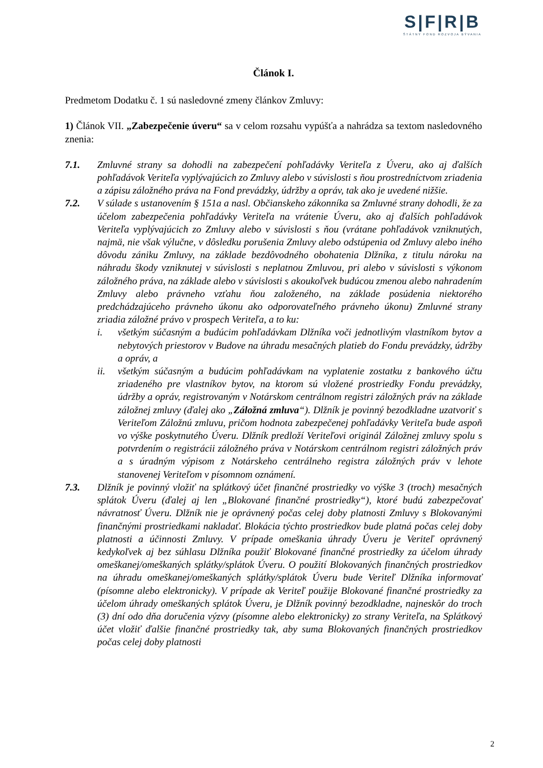S|F|R|B
ŠTÁTNY FOND ROZVOJA BÝVANIA
Článok I.
Predmetom Dodatku č. 1 sú nasledovné zmeny článkov Zmluvy:
1) Článok VII. „Zabezpečenie úveru“ sa v celom rozsahu vypúšťa a nahrádza sa textom nasledovného znenia:
7.1. Zmluvné strany sa dohodli na zabezpečení pohľadávky Veriteľa z Úveru, ako aj ďalších pohľadávok Veriteľa vyplývajúcich zo Zmluvy alebo v súvislosti s ňou prostredníctvom zriadenia a zápisu záložného práva na Fond prevádzky, údržby a opráv, tak ako je uvedené nižšie.
7.2. V súlade s ustanovením § 151a a nasl. Občianskeho zákonníka sa Zmluvné strany dohodli, že za účelom zabezpečenia pohľadávky Veriteľa na vrátenie Úveru, ako aj ďalších pohľadávok Veriteľa vyplývajúcich zo Zmluvy alebo v súvislosti s ňou (vrátane pohľadávok vzniknutých, najmä, nie však výlučne, v dôsledku porušenia Zmluvy alebo odstúpenia od Zmluvy alebo iného dôvodu zániku Zmluvy, na základe bezdôvodného obohatenia Dlžníka, z titulu nároku na náhradu škody vzniknutej v súvislosti s neplatnou Zmluvou, pri alebo v súvislosti s výkonom záložného práva, na základe alebo v súvislosti s akoukoľvek budúcou zmenou alebo nahradením Zmluvy alebo právneho vzťahu ňou založeného, na základe posúdenia niektorého predchádzajúceho právneho úkonu ako odporovateľného právneho úkonu) Zmluvné strany zriadia záložné právo v prospech Veriteľa, a to ku:
i. všetkým súčasným a budúcim pohľadávkam Dlžníka voči jednotlivým vlastníkom bytov a nebytových priestorov v Budove na úhradu mesačných platieb do Fondu prevádzky, údržby a opráv, a
ii. všetkým súčasným a budúcim pohľadávkam na vyplatenie zostatku z bankového účtu zriadeného pre vlastníkov bytov, na ktorom sú vložené prostriedky Fondu prevádzky, údržby a opráv, registrovaným v Notárskom centrálnom registri záložných práv na základe záložnej zmluvy (ďalej ako „Záložná zmluva“). Dlžník je povinný bezodkladne uzatvoriť s Veriteľom Záložnú zmluvu, pričom hodnota zabezpečenej pohľadávky Veriteľa bude aspoň vo výške poskytnutého Úveru. Dlžník predloží Veriteľovi originál Záložnej zmluvy spolu s potvrdením o registrácii záložného práva v Notárskom centrálnom registri záložných práv a s úradným výpisom z Notárskeho centrálneho registra záložných práv v lehote stanovenej Veriteľom v písomnom oznámení.
7.3. Dlžník je povinný vložiť na splátkový účet finančné prostriedky vo výške 3 (troch) mesačných splátok Úveru (ďalej aj len „Blokované finančné prostriedky“), ktoré budú zabezpečovať návratnosť Úveru. Dlžník nie je oprávnený počas celej doby platnosti Zmluvy s Blokovanými finančnými prostriedkami nakladať. Blokácia týchto prostriedkov bude platná počas celej doby platnosti a účinnosti Zmluvy. V prípade omeškania úhrady Úveru je Veriteľ oprávnený kedykoľvek aj bez súhlasu Dlžníka použiť Blokované finančné prostriedky za účelom úhrady omeškanej/omeškaných splátky/splátok Úveru. O použití Blokovaných finančných prostriedkov na úhradu omeškanej/omeškaných splátky/splátok Úveru bude Veriteľ Dlžníka informovať (písomne alebo elektronicky). V prípade ak Veriteľ použije Blokované finančné prostriedky za účelom úhrady omeškaných splátok Úveru, je Dlžník povinný bezodkladne, najneskôr do troch (3) dní odo dňa doručenia výzvy (písomne alebo elektronicky) zo strany Veriteľa, na Splátkový účet vložiť ďalšie finančné prostriedky tak, aby suma Blokovaných finančných prostriedkov počas celej doby platnosti
2